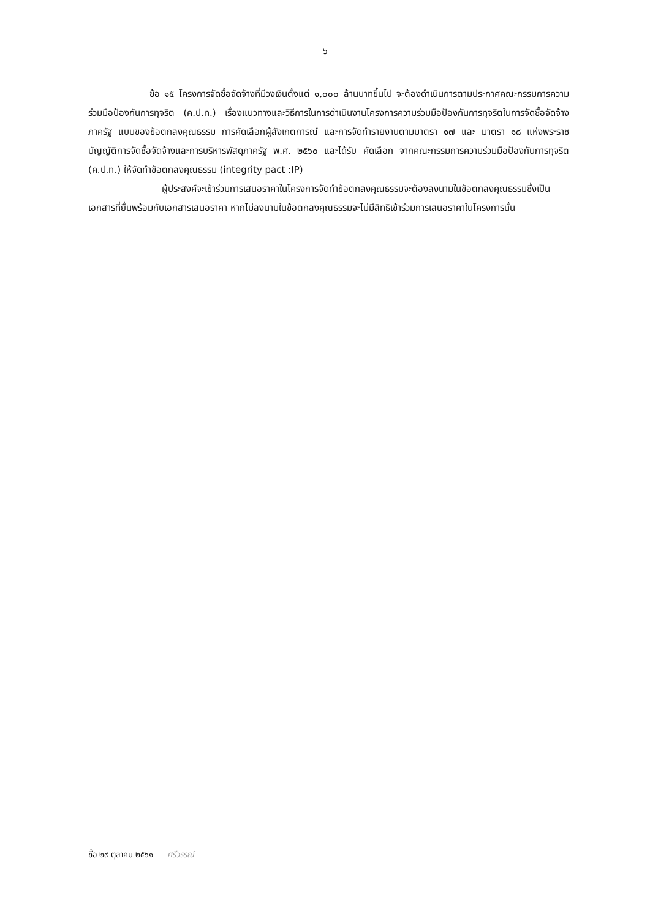๖
ข้อ ๑๕ โครงการจัดซื้อจัดจ้างที่มีวงเงินตั้งแต่ ๑,๐๐๐ ล้านบาทขึ้นไป จะต้องดำเนินการตามประกาศคณะกรรมการความร่วมมือป้องกันการทุจริต (ค.ป.ท.) เรื่องแนวทางและวิธีการในการดำเนินงานโครงการความร่วมมือป้องกันการทุจริตในการจัดซื้อจัดจ้างภาครัฐ แบบของข้อตกลงคุณธรรม การคัดเลือกผู้สังเกตการณ์ และการจัดทำรายงานตามมาตรา ๑๗ และ มาตรา ๑๘ แห่งพระราชบัญญัติการจัดซื้อจัดจ้างและการบริหารพัสดุภาครัฐ พ.ศ. ๒๕๖๐ และได้รับ คัดเลือก จากคณะกรรมการความร่วมมือป้องกันการทุจริต (ค.ป.ท.) ให้จัดทำข้อตกลงคุณธรรม (integrity pact :IP)
ผู้ประสงค์จะเข้าร่วมการเสนอราคาในโครงการจัดทำข้อตกลงคุณธรรมจะต้องลงนามในข้อตกลงคุณธรรมซึ่งเป็นเอกสารที่ยื่นพร้อมกับเอกสารเสนอราคา หากไม่ลงนามในข้อตกลงคุณธรรมจะไม่มีสิทธิเข้าร่วมการเสนอราคาในโครงการนั้น
ซื้อ ๒๙ ตุลาคม ๒๕๖๑ ศรีวรรณ์